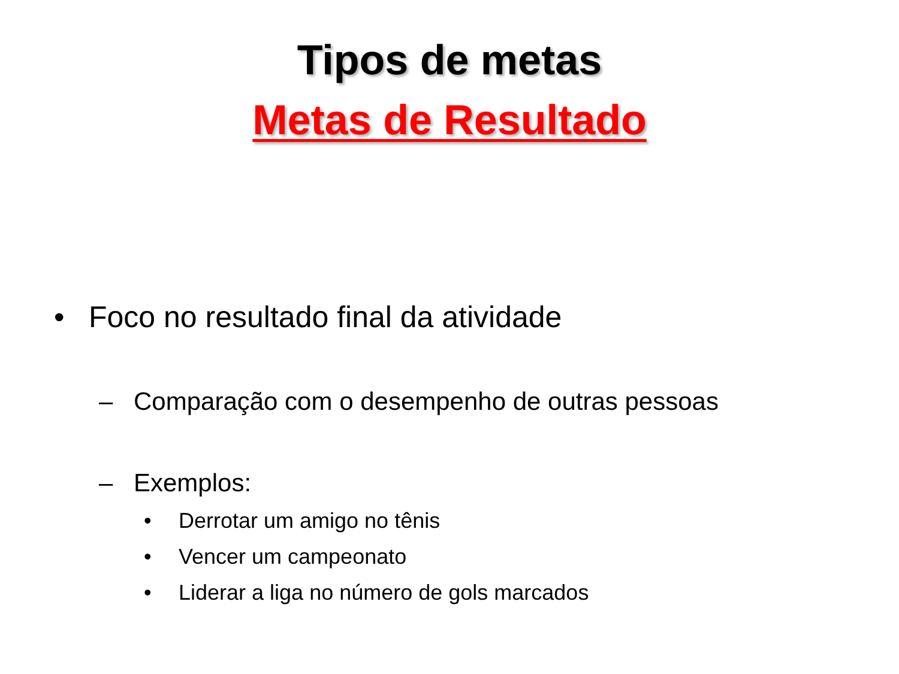Tipos de metas
Metas de Resultado
• Foco no resultado final da atividade
– Comparação com o desempenho de outras pessoas
– Exemplos:
• Derrotar um amigo no tênis
• Vencer um campeonato
• Liderar a liga no número de gols marcados